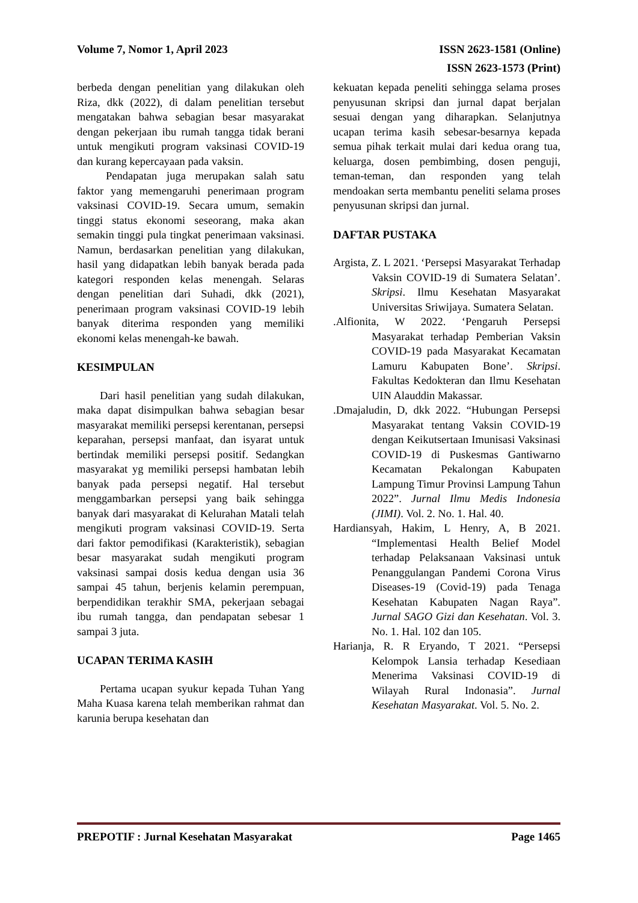Volume 7, Nomor 1, April 2023 ISSN 2623-1581 (Online)
ISSN 2623-1573 (Print)
berbeda dengan penelitian yang dilakukan oleh Riza, dkk (2022), di dalam penelitian tersebut mengatakan bahwa sebagian besar masyarakat dengan pekerjaan ibu rumah tangga tidak berani untuk mengikuti program vaksinasi COVID-19 dan kurang kepercayaan pada vaksin.
Pendapatan juga merupakan salah satu faktor yang memengaruhi penerimaan program vaksinasi COVID-19. Secara umum, semakin tinggi status ekonomi seseorang, maka akan semakin tinggi pula tingkat penerimaan vaksinasi. Namun, berdasarkan penelitian yang dilakukan, hasil yang didapatkan lebih banyak berada pada kategori responden kelas menengah. Selaras dengan penelitian dari Suhadi, dkk (2021), penerimaan program vaksinasi COVID-19 lebih banyak diterima responden yang memiliki ekonomi kelas menengah-ke bawah.
KESIMPULAN
Dari hasil penelitian yang sudah dilakukan, maka dapat disimpulkan bahwa sebagian besar masyarakat memiliki persepsi kerentanan, persepsi keparahan, persepsi manfaat, dan isyarat untuk bertindak memiliki persepsi positif. Sedangkan masyarakat yg memiliki persepsi hambatan lebih banyak pada persepsi negatif. Hal tersebut menggambarkan persepsi yang baik sehingga banyak dari masyarakat di Kelurahan Matali telah mengikuti program vaksinasi COVID-19. Serta dari faktor pemodifikasi (Karakteristik), sebagian besar masyarakat sudah mengikuti program vaksinasi sampai dosis kedua dengan usia 36 sampai 45 tahun, berjenis kelamin perempuan, berpendidikan terakhir SMA, pekerjaan sebagai ibu rumah tangga, dan pendapatan sebesar 1 sampai 3 juta.
UCAPAN TERIMA KASIH
Pertama ucapan syukur kepada Tuhan Yang Maha Kuasa karena telah memberikan rahmat dan karunia berupa kesehatan dan
kekuatan kepada peneliti sehingga selama proses penyusunan skripsi dan jurnal dapat berjalan sesuai dengan yang diharapkan. Selanjutnya ucapan terima kasih sebesar-besarnya kepada semua pihak terkait mulai dari kedua orang tua, keluarga, dosen pembimbing, dosen penguji, teman-teman, dan responden yang telah mendoakan serta membantu peneliti selama proses penyusunan skripsi dan jurnal.
DAFTAR PUSTAKA
Argista, Z. L 2021. ‘Persepsi Masyarakat Terhadap Vaksin COVID-19 di Sumatera Selatan’. Skripsi. Ilmu Kesehatan Masyarakat Universitas Sriwijaya. Sumatera Selatan.
.Alfionita, W 2022. ‘Pengaruh Persepsi Masyarakat terhadap Pemberian Vaksin COVID-19 pada Masyarakat Kecamatan Lamuru Kabupaten Bone’. Skripsi. Fakultas Kedokteran dan Ilmu Kesehatan UIN Alauddin Makassar.
.Dmajaludin, D, dkk 2022. “Hubungan Persepsi Masyarakat tentang Vaksin COVID-19 dengan Keikutsertaan Imunisasi Vaksinasi COVID-19 di Puskesmas Gantiwarno Kecamatan Pekalongan Kabupaten Lampung Timur Provinsi Lampung Tahun 2022”. Jurnal Ilmu Medis Indonesia (JIMI). Vol. 2. No. 1. Hal. 40.
Hardiansyah, Hakim, L Henry, A, B 2021. “Implementasi Health Belief Model terhadap Pelaksanaan Vaksinasi untuk Penanggulangan Pandemi Corona Virus Diseases-19 (Covid-19) pada Tenaga Kesehatan Kabupaten Nagan Raya”. Jurnal SAGO Gizi dan Kesehatan. Vol. 3. No. 1. Hal. 102 dan 105.
Harianja, R. R Eryando, T 2021. “Persepsi Kelompok Lansia terhadap Kesediaan Menerima Vaksinasi COVID-19 di Wilayah Rural Indonasia”. Jurnal Kesehatan Masyarakat. Vol. 5. No. 2.
PREPOTIF : Jurnal Kesehatan Masyarakat Page 1465